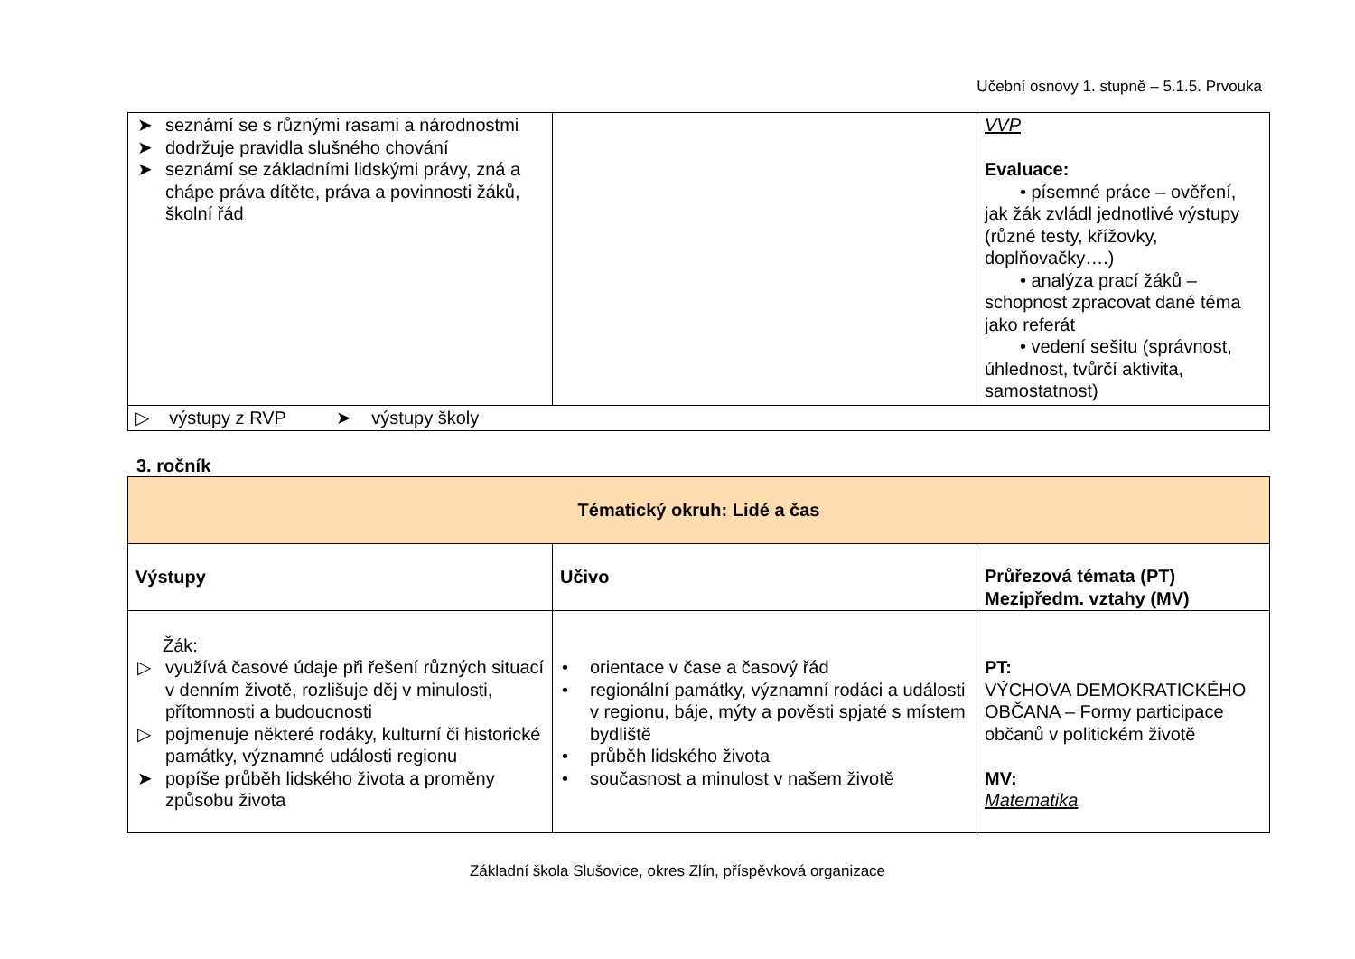Učební osnovy 1. stupně – 5.1.5. Prvouka
| ➤ seznámí se s různými rasami a národnostmi ➤ dodržuje pravidla slušného chování ➤ seznámí se základními lidskými právy, zná a chápe práva dítěte, práva a povinnosti žáků, školní řád | | VVP Evaluace: • písemné práce – ověření, jak žák zvládl jednotlivé výstupy (různé testy, křížovky, doplňovačky….) • analýza prací žáků – schopnost zpracovat dané téma jako referát • vedení sešitu (správnost, úhlednost, tvůrčí aktivita, samostatnost) |
| ▷ výstupy z RVP ➤ výstupy školy | | |
3. ročník
| Tématický okruh: Lidé a čas | | |
| --- | --- | --- |
| Výstupy | Učivo | Průřezová témata (PT) Mezipředm. vztahy (MV) |
| Žák: ▷ využívá časové údaje při řešení různých situací v denním životě, rozlišuje děj v minulosti, přítomnosti a budoucnosti ▷ pojmenuje některé rodáky, kulturní či historické památky, významné události regionu ➤ popíše průběh lidského života a proměny způsobu života | • orientace v čase a časový řád • regionální památky, významní rodáci a události v regionu, báje, mýty a pověsti spjaté s místem bydliště • průběh lidského života • současnost a minulost v našem životě | PT: VÝCHOVA DEMOKRATICKÉHO OBČANA – Formy participace občanů v politickém životě MV: Matematika |
Základní škola Slušovice, okres Zlín, příspěvková organizace